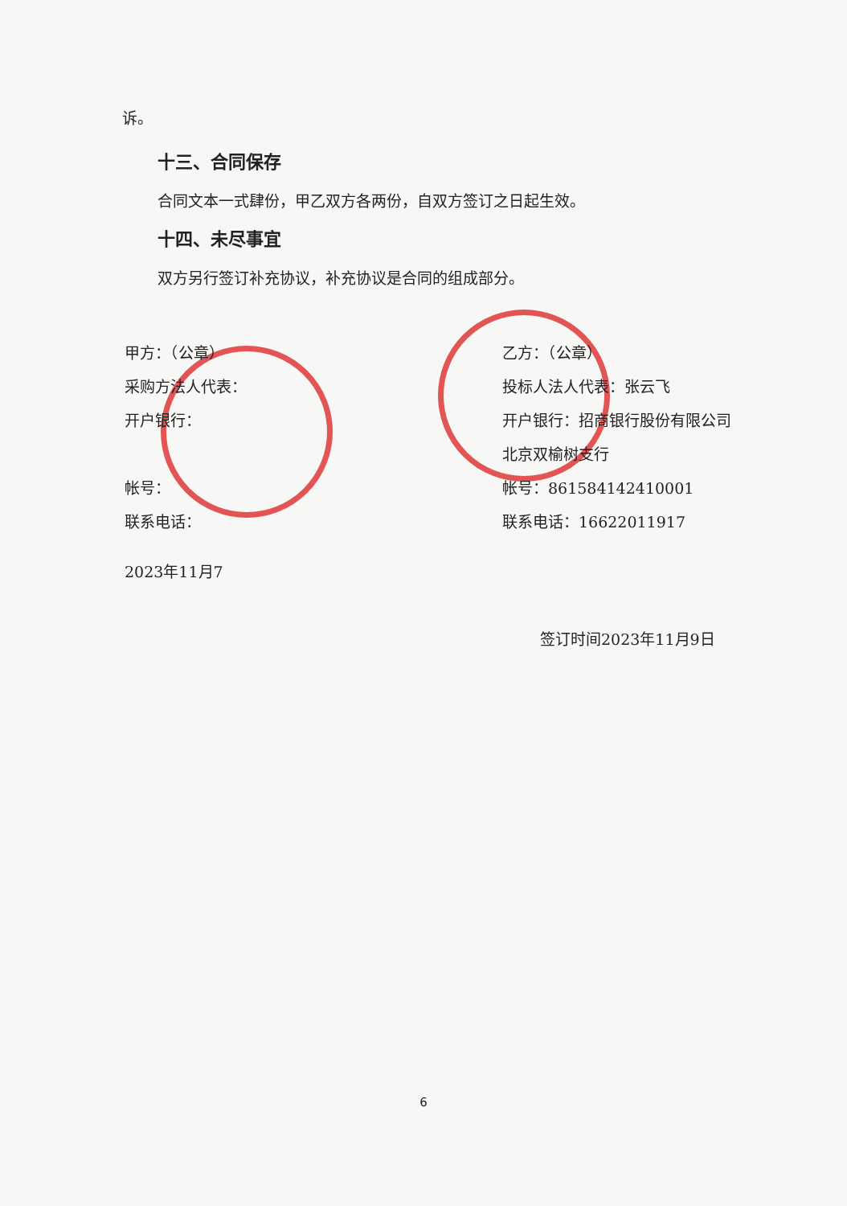诉。
十三、合同保存
合同文本一式肆份，甲乙双方各两份，自双方签订之日起生效。
十四、未尽事宜
双方另行签订补充协议，补充协议是合同的组成部分。
甲方：（公章）
采购方法人代表：
开户银行：
帐号：
联系电话：
2023年11月7
乙方：（公章）
投标人法人代表：张云飞
开户银行：招商银行股份有限公司北京双榆树支行
帐号：861584142410001
联系电话：16622011917
签订时间2023年11月9日
6